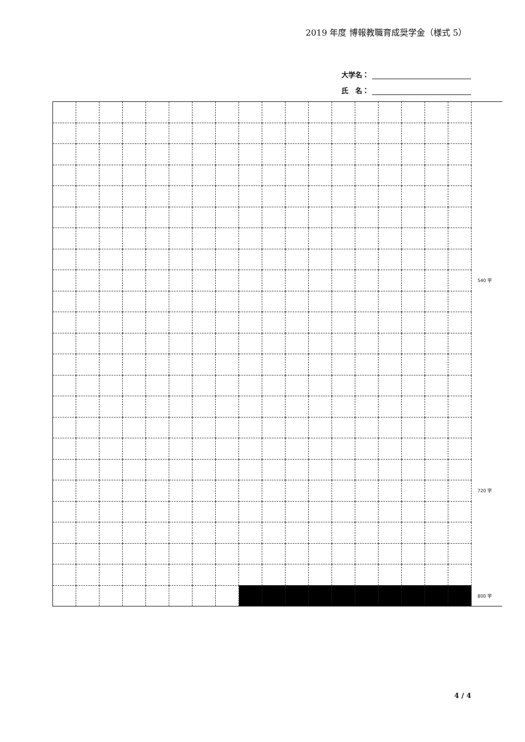2019 年度 博報教職育成奨学金（様式 5）
大学名：
氏　名：
| | | | | | | | | | | | | | | | | | | 540 字 |
| | | | | | | | | | | | | | | | | | | 720 字 |
| | | | | | | | | | | | | | | | | | | 800 字 |
4 / 4